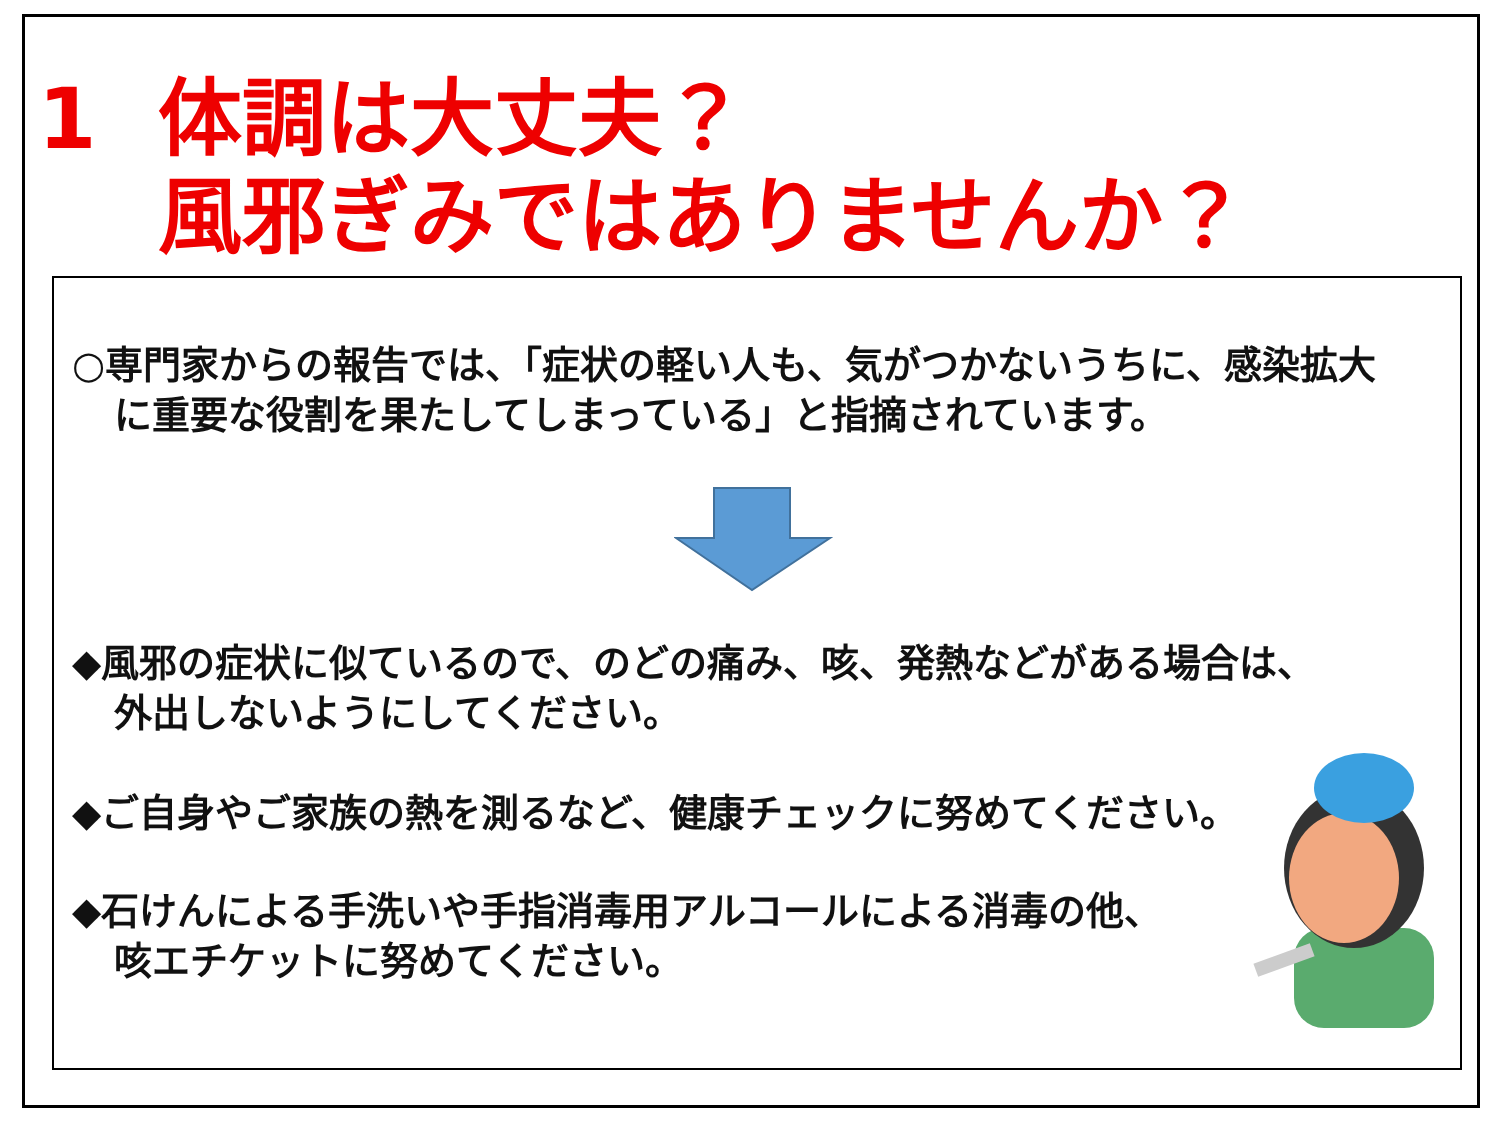1 体調は大丈夫？
風邪ぎみではありませんか？
○専門家からの報告では、「症状の軽い人も、気がつかないうちに、感染拡大
に重要な役割を果たしてしまっている」と指摘されています。
◆風邪の症状に似ているので、のどの痛み、咳、発熱などがある場合は、
外出しないようにしてください。
◆ご自身やご家族の熱を測るなど、健康チェックに努めてください。
◆石けんによる手洗いや手指消毒用アルコールによる消毒の他、
咳エチケットに努めてください。